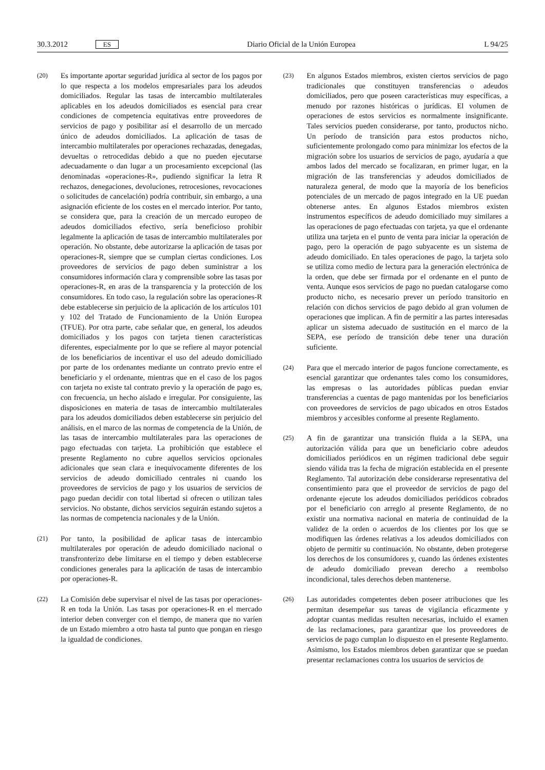30.3.2012 ES Diario Oficial de la Unión Europea L 94/25
(20) Es importante aportar seguridad jurídica al sector de los pagos por lo que respecta a los modelos empresariales para los adeudos domiciliados. Regular las tasas de intercambio multilaterales aplicables en los adeudos domiciliados es esencial para crear condiciones de competencia equitativas entre proveedores de servicios de pago y posibilitar así el desarrollo de un mercado único de adeudos domiciliados. La aplicación de tasas de intercambio multilaterales por operaciones rechazadas, denegadas, devueltas o retrocedidas debido a que no pueden ejecutarse adecuadamente o dan lugar a un procesamiento excepcional (las denominadas «operaciones-R», pudiendo significar la letra R rechazos, denegaciones, devoluciones, retrocesiones, revocaciones o solicitudes de cancelación) podría contribuir, sin embargo, a una asignación eficiente de los costes en el mercado interior. Por tanto, se considera que, para la creación de un mercado europeo de adeudos domiciliados efectivo, sería beneficioso prohibir legalmente la aplicación de tasas de intercambio multilaterales por operación. No obstante, debe autorizarse la aplicación de tasas por operaciones-R, siempre que se cumplan ciertas condiciones. Los proveedores de servicios de pago deben suministrar a los consumidores información clara y comprensible sobre las tasas por operaciones-R, en aras de la transparencia y la protección de los consumidores. En todo caso, la regulación sobre las operaciones-R debe establecerse sin perjuicio de la aplicación de los artículos 101 y 102 del Tratado de Funcionamiento de la Unión Europea (TFUE). Por otra parte, cabe señalar que, en general, los adeudos domiciliados y los pagos con tarjeta tienen características diferentes, especialmente por lo que se refiere al mayor potencial de los beneficiarios de incentivar el uso del adeudo domiciliado por parte de los ordenantes mediante un contrato previo entre el beneficiario y el ordenante, mientras que en el caso de los pagos con tarjeta no existe tal contrato previo y la operación de pago es, con frecuencia, un hecho aislado e irregular. Por consiguiente, las disposiciones en materia de tasas de intercambio multilaterales para los adeudos domiciliados deben establecerse sin perjuicio del análisis, en el marco de las normas de competencia de la Unión, de las tasas de intercambio multilaterales para las operaciones de pago efectuadas con tarjeta. La prohibición que establece el presente Reglamento no cubre aquellos servicios opcionales adicionales que sean clara e inequívocamente diferentes de los servicios de adeudo domiciliado centrales ni cuando los proveedores de servicios de pago y los usuarios de servicios de pago puedan decidir con total libertad si ofrecen o utilizan tales servicios. No obstante, dichos servicios seguirán estando sujetos a las normas de competencia nacionales y de la Unión.
(21) Por tanto, la posibilidad de aplicar tasas de intercambio multilaterales por operación de adeudo domiciliado nacional o transfronterizo debe limitarse en el tiempo y deben establecerse condiciones generales para la aplicación de tasas de intercambio por operaciones-R.
(22) La Comisión debe supervisar el nivel de las tasas por operaciones-R en toda la Unión. Las tasas por operaciones-R en el mercado interior deben converger con el tiempo, de manera que no varíen de un Estado miembro a otro hasta tal punto que pongan en riesgo la igualdad de condiciones.
(23) En algunos Estados miembros, existen ciertos servicios de pago tradicionales que constituyen transferencias o adeudos domiciliados, pero que poseen características muy específicas, a menudo por razones históricas o jurídicas. El volumen de operaciones de estos servicios es normalmente insignificante. Tales servicios pueden considerarse, por tanto, productos nicho. Un período de transición para estos productos nicho, suficientemente prolongado como para minimizar los efectos de la migración sobre los usuarios de servicios de pago, ayudaría a que ambos lados del mercado se focalizaran, en primer lugar, en la migración de las transferencias y adeudos domiciliados de naturaleza general, de modo que la mayoría de los beneficios potenciales de un mercado de pagos integrado en la UE puedan obtenerse antes. En algunos Estados miembros existen instrumentos específicos de adeudo domiciliado muy similares a las operaciones de pago efectuadas con tarjeta, ya que el ordenante utiliza una tarjeta en el punto de venta para iniciar la operación de pago, pero la operación de pago subyacente es un sistema de adeudo domiciliado. En tales operaciones de pago, la tarjeta solo se utiliza como medio de lectura para la generación electrónica de la orden, que debe ser firmada por el ordenante en el punto de venta. Aunque esos servicios de pago no puedan catalogarse como producto nicho, es necesario prever un período transitorio en relación con dichos servicios de pago debido al gran volumen de operaciones que implican. A fin de permitir a las partes interesadas aplicar un sistema adecuado de sustitución en el marco de la SEPA, ese período de transición debe tener una duración suficiente.
(24) Para que el mercado interior de pagos funcione correctamente, es esencial garantizar que ordenantes tales como los consumidores, las empresas o las autoridades públicas puedan enviar transferencias a cuentas de pago mantenidas por los beneficiarios con proveedores de servicios de pago ubicados en otros Estados miembros y accesibles conforme al presente Reglamento.
(25) A fin de garantizar una transición fluida a la SEPA, una autorización válida para que un beneficiario cobre adeudos domiciliados periódicos en un régimen tradicional debe seguir siendo válida tras la fecha de migración establecida en el presente Reglamento. Tal autorización debe considerarse representativa del consentimiento para que el proveedor de servicios de pago del ordenante ejecute los adeudos domiciliados periódicos cobrados por el beneficiario con arreglo al presente Reglamento, de no existir una normativa nacional en materia de continuidad de la validez de la orden o acuerdos de los clientes por los que se modifiquen las órdenes relativas a los adeudos domiciliados con objeto de permitir su continuación. No obstante, deben protegerse los derechos de los consumidores y, cuando las órdenes existentes de adeudo domiciliado prevean derecho a reembolso incondicional, tales derechos deben mantenerse.
(26) Las autoridades competentes deben poseer atribuciones que les permitan desempeñar sus tareas de vigilancia eficazmente y adoptar cuantas medidas resulten necesarias, incluido el examen de las reclamaciones, para garantizar que los proveedores de servicios de pago cumplan lo dispuesto en el presente Reglamento. Asimismo, los Estados miembros deben garantizar que se puedan presentar reclamaciones contra los usuarios de servicios de